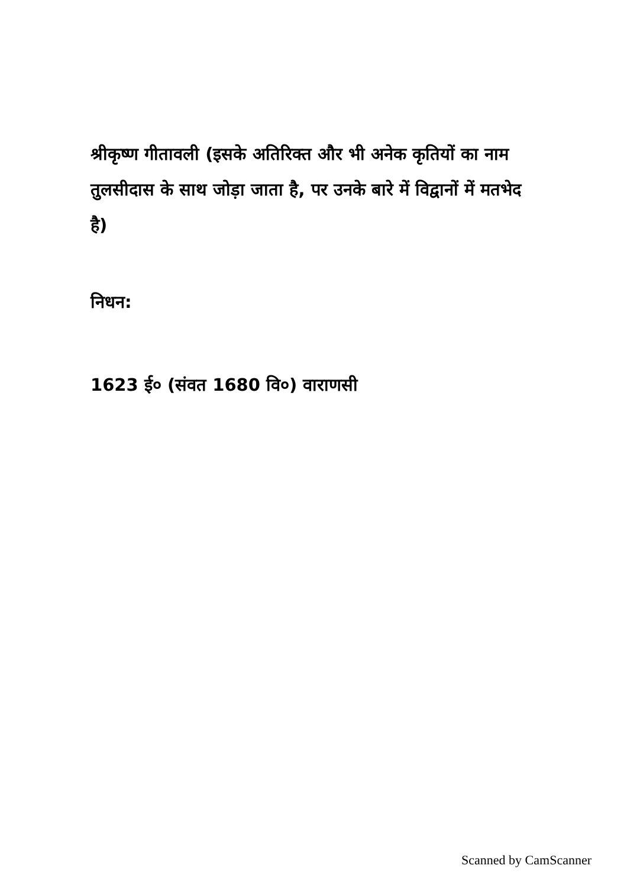श्रीकृष्ण गीतावली (इसके अतिरिक्त और भी अनेक कृतियों का नाम तुलसीदास के साथ जोड़ा जाता है, पर उनके बारे में विद्वानों में मतभेद है)
निधन:
1623 ई० (संवत 1680 वि०) वाराणसी
Scanned by CamScanner